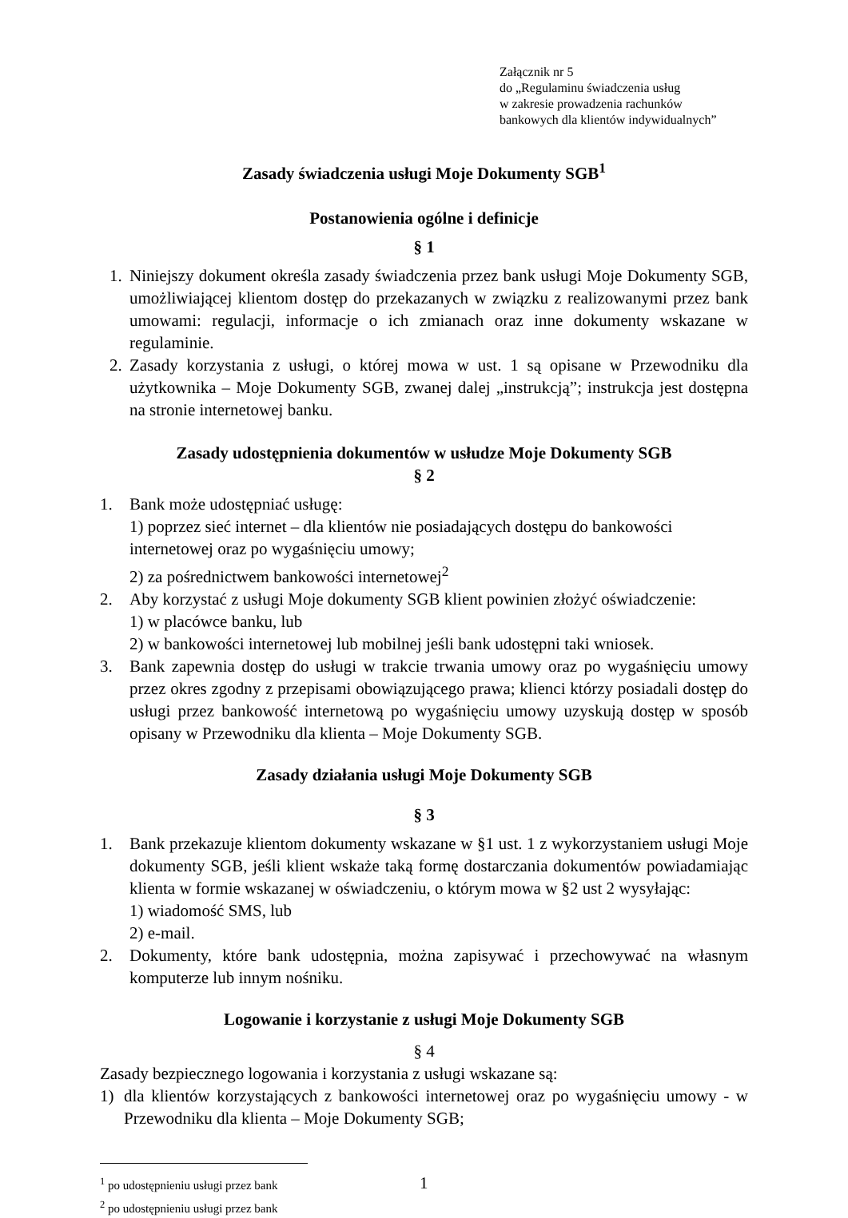Załącznik nr 5
do „Regulaminu świadczenia usług
w zakresie prowadzenia rachunków
bankowych dla klientów indywidualnych”
Zasady świadczenia usługi Moje Dokumenty SGB<sup>1</sup>
Postanowienia ogólne i definicje
§ 1
1. Niniejszy dokument określa zasady świadczenia przez bank usługi Moje Dokumenty SGB, umożliwiającej klientom dostęp do przekazanych w związku z realizowanymi przez bank umowami: regulacji, informacje o ich zmianach oraz inne dokumenty wskazane w regulaminie.
2. Zasady korzystania z usługi, o której mowa w ust. 1 są opisane w Przewodniku dla użytkownika – Moje Dokumenty SGB, zwanej dalej „instrukcją”; instrukcja jest dostępna na stronie internetowej banku.
Zasady udostępnienia dokumentów w usłudze Moje Dokumenty SGB
§ 2
1. Bank może udostępniać usługę:
1) poprzez sieć internet – dla klientów nie posiadających dostępu do bankowości internetowej oraz po wygaśnięciu umowy;
2) za pośrednictwem bankowości internetowej<sup>2</sup>
2. Aby korzystać z usługi Moje dokumenty SGB klient powinien złożyć oświadczenie:
1) w placówce banku, lub
2) w bankowości internetowej lub mobilnej jeśli bank udostępni taki wniosek.
3. Bank zapewnia dostęp do usługi w trakcie trwania umowy oraz po wygaśnięciu umowy przez okres zgodny z przepisami obowiązującego prawa; klienci którzy posiadali dostęp do usługi przez bankowość internetową po wygaśnięciu umowy uzyskują dostęp w sposób opisany w Przewodniku dla klienta – Moje Dokumenty SGB.
Zasady działania usługi Moje Dokumenty SGB
§ 3
1. Bank przekazuje klientom dokumenty wskazane w §1 ust. 1 z wykorzystaniem usługi Moje dokumenty SGB, jeśli klient wskaże taką formę dostarczania dokumentów powiadamiając klienta w formie wskazanej w oświadczeniu, o którym mowa w §2 ust 2 wysyłając:
1) wiadomość SMS, lub
2) e-mail.
2. Dokumenty, które bank udostępnia, można zapisywać i przechowywać na własnym komputerze lub innym nośniku.
Logowanie i korzystanie z usługi Moje Dokumenty SGB
§ 4
Zasady bezpiecznego logowania i korzystania z usługi wskazane są:
1) dla klientów korzystających z bankowości internetowej oraz po wygaśnięciu umowy - w Przewodniku dla klienta – Moje Dokumenty SGB;
<sup>1</sup> po udostępnieniu usługi przez bank
1
<sup>2</sup> po udostępnieniu usługi przez bank